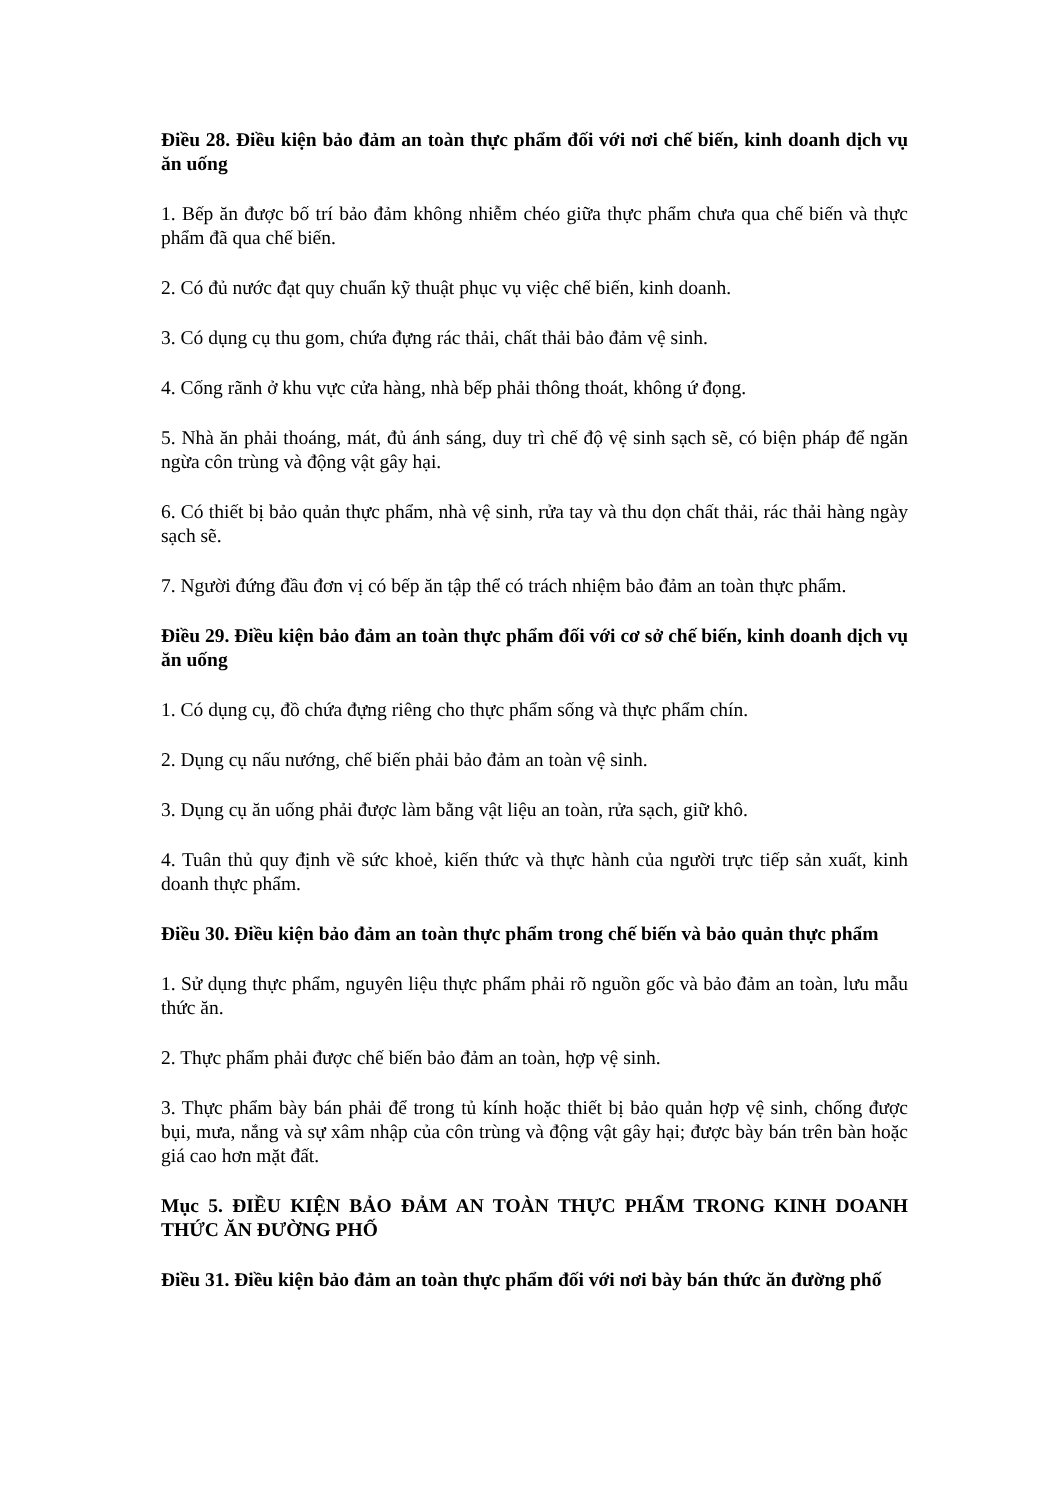Điều 28. Điều kiện bảo đảm an toàn thực phẩm đối với nơi chế biến, kinh doanh dịch vụ ăn uống
1. Bếp ăn được bố trí bảo đảm không nhiễm chéo giữa thực phẩm chưa qua chế biến và thực phẩm đã qua chế biến.
2. Có đủ nước đạt quy chuẩn kỹ thuật phục vụ việc chế biến, kinh doanh.
3. Có dụng cụ thu gom, chứa đựng rác thải, chất thải bảo đảm vệ sinh.
4. Cống rãnh ở khu vực cửa hàng, nhà bếp phải thông thoát, không ứ đọng.
5. Nhà ăn phải thoáng, mát, đủ ánh sáng, duy trì chế độ vệ sinh sạch sẽ, có biện pháp để ngăn ngừa côn trùng và động vật gây hại.
6. Có thiết bị bảo quản thực phẩm, nhà vệ sinh, rửa tay và thu dọn chất thải, rác thải hàng ngày sạch sẽ.
7. Người đứng đầu đơn vị có bếp ăn tập thể có trách nhiệm bảo đảm an toàn thực phẩm.
Điều 29. Điều kiện bảo đảm an toàn thực phẩm đối với cơ sở chế biến, kinh doanh dịch vụ ăn uống
1. Có dụng cụ, đồ chứa đựng riêng cho thực phẩm sống và thực phẩm chín.
2. Dụng cụ nấu nướng, chế biến phải bảo đảm an toàn vệ sinh.
3. Dụng cụ ăn uống phải được làm bằng vật liệu an toàn, rửa sạch, giữ khô.
4. Tuân thủ quy định về sức khoẻ, kiến thức và thực hành của người trực tiếp sản xuất, kinh doanh thực phẩm.
Điều 30. Điều kiện bảo đảm an toàn thực phẩm trong chế biến và bảo quản thực phẩm
1. Sử dụng thực phẩm, nguyên liệu thực phẩm phải rõ nguồn gốc và bảo đảm an toàn, lưu mẫu thức ăn.
2. Thực phẩm phải được chế biến bảo đảm an toàn, hợp vệ sinh.
3. Thực phẩm bày bán phải để trong tủ kính hoặc thiết bị bảo quản hợp vệ sinh, chống được bụi, mưa, nắng và sự xâm nhập của côn trùng và động vật gây hại; được bày bán trên bàn hoặc giá cao hơn mặt đất.
Mục 5. ĐIỀU KIỆN BẢO ĐẢM AN TOÀN THỰC PHẨM TRONG KINH DOANH THỨC ĂN ĐƯỜNG PHỐ
Điều 31. Điều kiện bảo đảm an toàn thực phẩm đối với nơi bày bán thức ăn đường phố